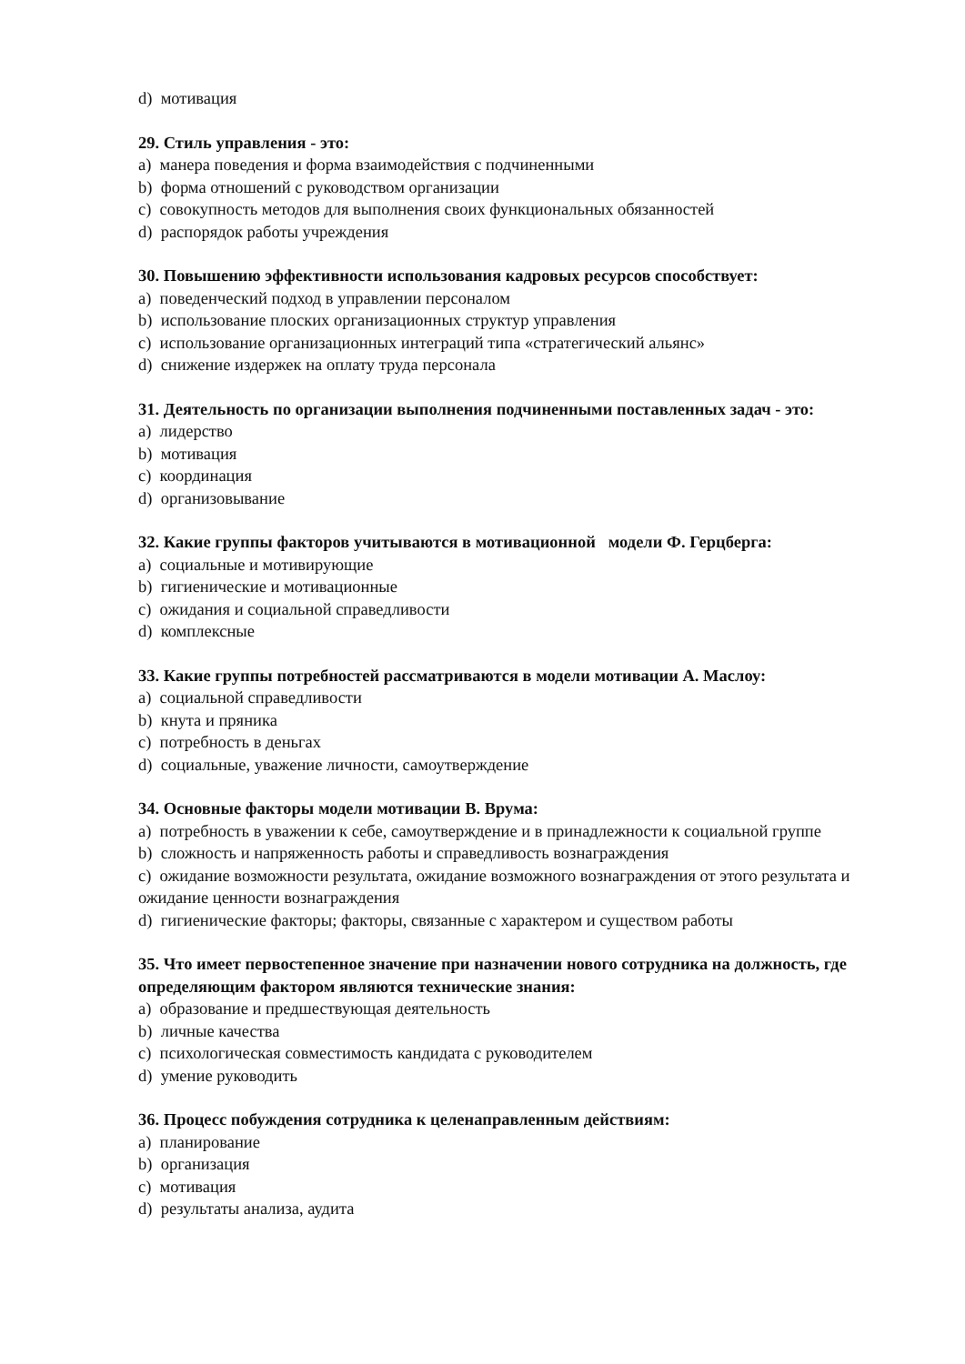d) мотивация
29. Стиль управления - это:
a) манера поведения и форма взаимодействия с подчиненными
b) форма отношений с руководством организации
c) совокупность методов для выполнения своих функциональных обязанностей
d) распорядок работы учреждения
30. Повышению эффективности использования кадровых ресурсов способствует:
a) поведенческий подход в управлении персоналом
b) использование плоских организационных структур управления
c) использование организационных интеграций типа «стратегический альянс»
d) снижение издержек на оплату труда персонала
31. Деятельность по организации выполнения подчиненными поставленных задач - это:
a) лидерство
b) мотивация
c) координация
d) организовывание
32. Какие группы факторов учитываются в мотивационной модели Ф. Герцберга:
a) социальные и мотивирующие
b) гигиенические и мотивационные
c) ожидания и социальной справедливости
d) комплексные
33. Какие группы потребностей рассматриваются в модели мотивации А. Маслоу:
a) социальной справедливости
b) кнута и пряника
c) потребность в деньгах
d) социальные, уважение личности, самоутверждение
34. Основные факторы модели мотивации В. Врума:
a) потребность в уважении к себе, самоутверждение и в принадлежности к социальной группе
b) сложность и напряженность работы и справедливость вознаграждения
c) ожидание возможности результата, ожидание возможного вознаграждения от этого результата и ожидание ценности вознаграждения
d) гигиенические факторы; факторы, связанные с характером и существом работы
35. Что имеет первостепенное значение при назначении нового сотрудника на должность, где определяющим фактором являются технические знания:
a) образование и предшествующая деятельность
b) личные качества
c) психологическая совместимость кандидата с руководителем
d) умение руководить
36. Процесс побуждения сотрудника к целенаправленным действиям:
a) планирование
b) организация
c) мотивация
d) результаты анализа, аудита